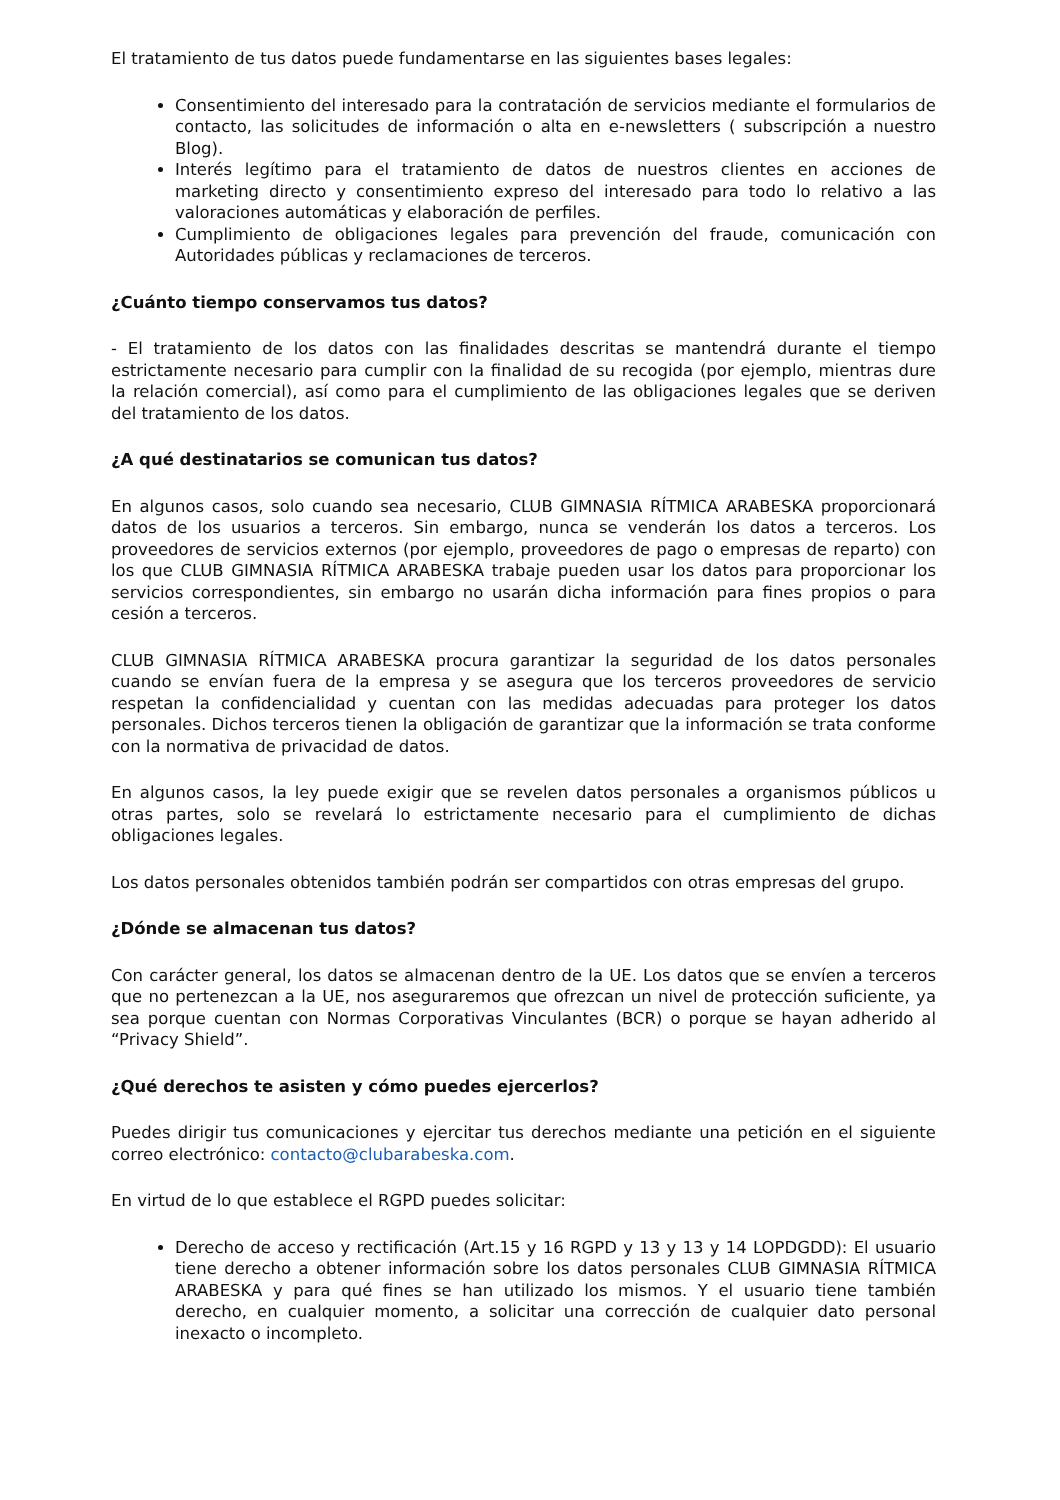El tratamiento de tus datos puede fundamentarse en las siguientes bases legales:
Consentimiento del interesado para la contratación de servicios mediante el formularios de contacto, las solicitudes de información o alta en e-newsletters ( subscripción a nuestro Blog).
Interés legítimo para el tratamiento de datos de nuestros clientes en acciones de marketing directo y consentimiento expreso del interesado para todo lo relativo a las valoraciones automáticas y elaboración de perfiles.
Cumplimiento de obligaciones legales para prevención del fraude, comunicación con Autoridades públicas y reclamaciones de terceros.
¿Cuánto tiempo conservamos tus datos?
- El tratamiento de los datos con las finalidades descritas se mantendrá durante el tiempo estrictamente necesario para cumplir con la finalidad de su recogida (por ejemplo, mientras dure la relación comercial), así como para el cumplimiento de las obligaciones legales que se deriven del tratamiento de los datos.
¿A qué destinatarios se comunican tus datos?
En algunos casos, solo cuando sea necesario, CLUB GIMNASIA RÍTMICA ARABESKA proporcionará datos de los usuarios a terceros. Sin embargo, nunca se venderán los datos a terceros. Los proveedores de servicios externos (por ejemplo, proveedores de pago o empresas de reparto) con los que CLUB GIMNASIA RÍTMICA ARABESKA trabaje pueden usar los datos para proporcionar los servicios correspondientes, sin embargo no usarán dicha información para fines propios o para cesión a terceros.
CLUB GIMNASIA RÍTMICA ARABESKA procura garantizar la seguridad de los datos personales cuando se envían fuera de la empresa y se asegura que los terceros proveedores de servicio respetan la confidencialidad y cuentan con las medidas adecuadas para proteger los datos personales. Dichos terceros tienen la obligación de garantizar que la información se trata conforme con la normativa de privacidad de datos.
En algunos casos, la ley puede exigir que se revelen datos personales a organismos públicos u otras partes, solo se revelará lo estrictamente necesario para el cumplimiento de dichas obligaciones legales.
Los datos personales obtenidos también podrán ser compartidos con otras empresas del grupo.
¿Dónde se almacenan tus datos?
Con carácter general, los datos se almacenan dentro de la UE. Los datos que se envíen a terceros que no pertenezcan a la UE, nos aseguraremos que ofrezcan un nivel de protección suficiente, ya sea porque cuentan con Normas Corporativas Vinculantes (BCR) o porque se hayan adherido al “Privacy Shield”.
¿Qué derechos te asisten y cómo puedes ejercerlos?
Puedes dirigir tus comunicaciones y ejercitar tus derechos mediante una petición en el siguiente correo electrónico: contacto@clubarabeska.com.
En virtud de lo que establece el RGPD puedes solicitar:
Derecho de acceso y rectificación (Art.15 y 16 RGPD y 13 y 13 y 14 LOPDGDD): El usuario tiene derecho a obtener información sobre los datos personales CLUB GIMNASIA RÍTMICA ARABESKA y para qué fines se han utilizado los mismos. Y el usuario tiene también derecho, en cualquier momento, a solicitar una corrección de cualquier dato personal inexacto o incompleto.